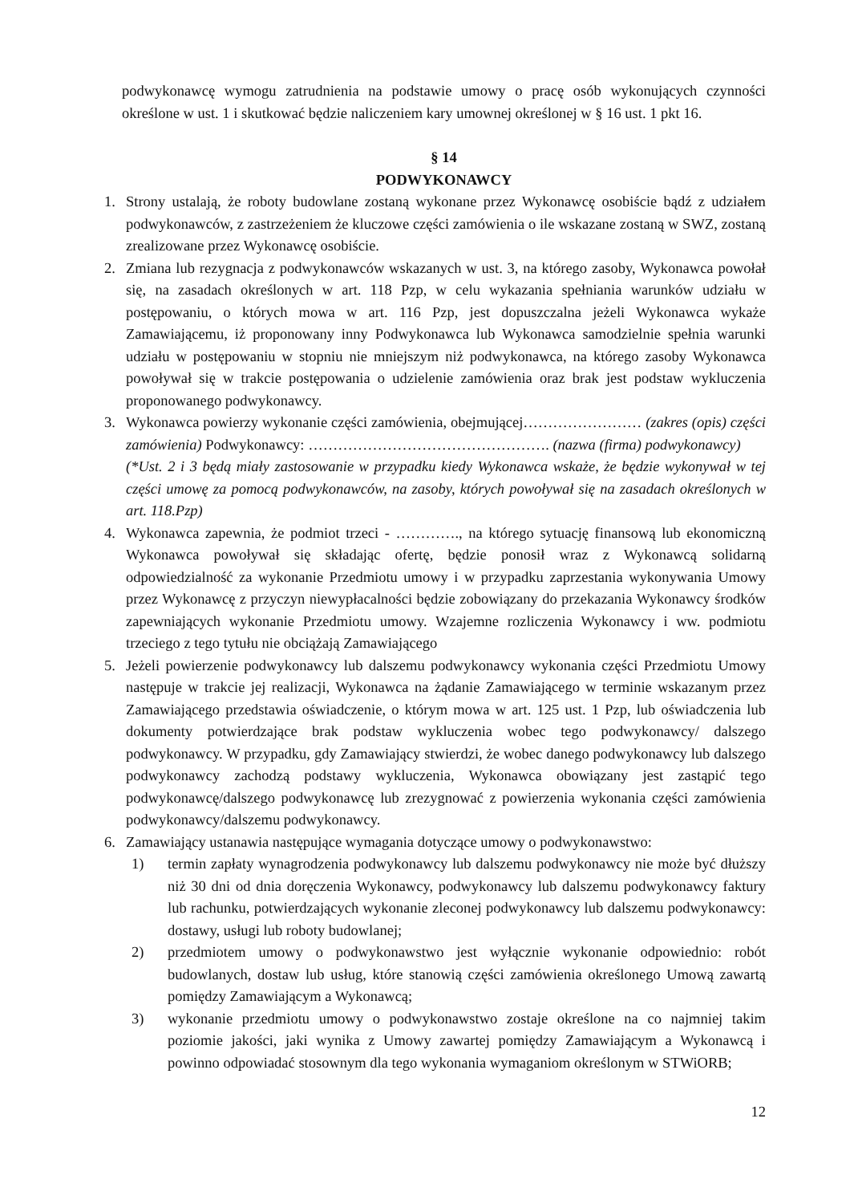podwykonawcę wymogu zatrudnienia na podstawie umowy o pracę osób wykonujących czynności określone w ust. 1 i skutkować będzie naliczeniem kary umownej określonej w § 16 ust. 1 pkt 16.
§ 14
PODWYKONAWCY
1. Strony ustalają, że roboty budowlane zostaną wykonane przez Wykonawcę osobiście bądź z udziałem podwykonawców, z zastrzeżeniem że kluczowe części zamówienia o ile wskazane zostaną w SWZ, zostaną zrealizowane przez Wykonawcę osobiście.
2. Zmiana lub rezygnacja z podwykonawców wskazanych w ust. 3, na którego zasoby, Wykonawca powołał się, na zasadach określonych w art. 118 Pzp, w celu wykazania spełniania warunków udziału w postępowaniu, o których mowa w art. 116 Pzp, jest dopuszczalna jeżeli Wykonawca wykaże Zamawiającemu, iż proponowany inny Podwykonawca lub Wykonawca samodzielnie spełnia warunki udziału w postępowaniu w stopniu nie mniejszym niż podwykonawca, na którego zasoby Wykonawca powoływał się w trakcie postępowania o udzielenie zamówienia oraz brak jest podstaw wykluczenia proponowanego podwykonawcy.
3. Wykonawca powierzy wykonanie części zamówienia, obejmującej…………………… (zakres (opis) części zamówienia) Podwykonawcy: …………………………………………. (nazwa (firma) podwykonawcy)
(*Ust. 2 i 3 będą miały zastosowanie w przypadku kiedy Wykonawca wskaże, że będzie wykonywał w tej części umowę za pomocą podwykonawców, na zasoby, których powoływał się na zasadach określonych w art. 118.Pzp)
4. Wykonawca zapewnia, że podmiot trzeci - …………., na którego sytuację finansową lub ekonomiczną Wykonawca powoływał się składając ofertę, będzie ponosił wraz z Wykonawcą solidarną odpowiedzialność za wykonanie Przedmiotu umowy i w przypadku zaprzestania wykonywania Umowy przez Wykonawcę z przyczyn niewypłacalności będzie zobowiązany do przekazania Wykonawcy środków zapewniających wykonanie Przedmiotu umowy. Wzajemne rozliczenia Wykonawcy i ww. podmiotu trzeciego z tego tytułu nie obciążają Zamawiającego
5. Jeżeli powierzenie podwykonawcy lub dalszemu podwykonawcy wykonania części Przedmiotu Umowy następuje w trakcie jej realizacji, Wykonawca na żądanie Zamawiającego w terminie wskazanym przez Zamawiającego przedstawia oświadczenie, o którym mowa w art. 125 ust. 1 Pzp, lub oświadczenia lub dokumenty potwierdzające brak podstaw wykluczenia wobec tego podwykonawcy/ dalszego podwykonawcy. W przypadku, gdy Zamawiający stwierdzi, że wobec danego podwykonawcy lub dalszego podwykonawcy zachodzą podstawy wykluczenia, Wykonawca obowiązany jest zastąpić tego podwykonawcę/dalszego podwykonawcę lub zrezygnować z powierzenia wykonania części zamówienia podwykonawcy/dalszemu podwykonawcy.
6. Zamawiający ustanawia następujące wymagania dotyczące umowy o podwykonawstwo:
1) termin zapłaty wynagrodzenia podwykonawcy lub dalszemu podwykonawcy nie może być dłuższy niż 30 dni od dnia doręczenia Wykonawcy, podwykonawcy lub dalszemu podwykonawcy faktury lub rachunku, potwierdzających wykonanie zleconej podwykonawcy lub dalszemu podwykonawcy: dostawy, usługi lub roboty budowlanej;
2) przedmiotem umowy o podwykonawstwo jest wyłącznie wykonanie odpowiednio: robót budowlanych, dostaw lub usług, które stanowią części zamówienia określonego Umową zawartą pomiędzy Zamawiającym a Wykonawcą;
3) wykonanie przedmiotu umowy o podwykonawstwo zostaje określone na co najmniej takim poziomie jakości, jaki wynika z Umowy zawartej pomiędzy Zamawiającym a Wykonawcą i powinno odpowiadać stosownym dla tego wykonania wymaganiom określonym w STWiORB;
12